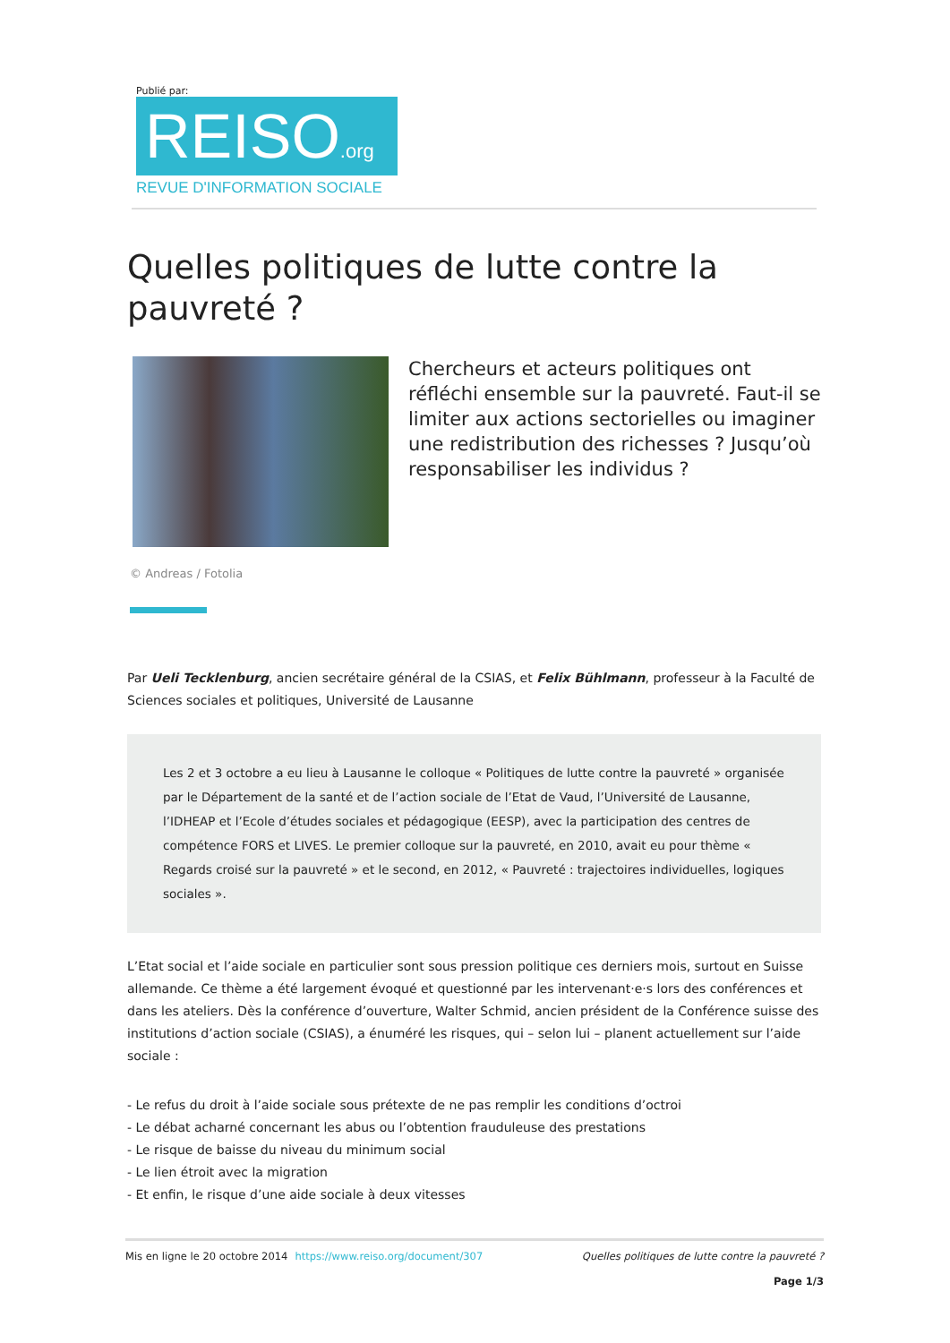Publié par:
REISO.org
REVUE D'INFORMATION SOCIALE
Quelles politiques de lutte contre la pauvreté ?
Chercheurs et acteurs politiques ont réfléchi ensemble sur la pauvreté. Faut-il se limiter aux actions sectorielles ou imaginer une redistribution des richesses ? Jusqu’où responsabiliser les individus ?
© Andreas / Fotolia
Par Ueli Tecklenburg, ancien secrétaire général de la CSIAS, et Felix Bühlmann, professeur à la Faculté de Sciences sociales et politiques, Université de Lausanne
Les 2 et 3 octobre a eu lieu à Lausanne le colloque « Politiques de lutte contre la pauvreté » organisée par le Département de la santé et de l’action sociale de l’Etat de Vaud, l’Université de Lausanne, l’IDHEAP et l’Ecole d’études sociales et pédagogique (EESP), avec la participation des centres de compétence FORS et LIVES. Le premier colloque sur la pauvreté, en 2010, avait eu pour thème « Regards croisé sur la pauvreté » et le second, en 2012, « Pauvreté : trajectoires individuelles, logiques sociales ».
L’Etat social et l’aide sociale en particulier sont sous pression politique ces derniers mois, surtout en Suisse allemande. Ce thème a été largement évoqué et questionné par les intervenant·e·s lors des conférences et dans les ateliers. Dès la conférence d’ouverture, Walter Schmid, ancien président de la Conférence suisse des institutions d’action sociale (CSIAS), a énuméré les risques, qui – selon lui – planent actuellement sur l’aide sociale :
- Le refus du droit à l’aide sociale sous prétexte de ne pas remplir les conditions d’octroi
- Le débat acharné concernant les abus ou l’obtention frauduleuse des prestations
- Le risque de baisse du niveau du minimum social
- Le lien étroit avec la migration
- Et enfin, le risque d’une aide sociale à deux vitesses
Mis en ligne le 20 octobre 2014 https://www.reiso.org/document/307
Quelles politiques de lutte contre la pauvreté ?
Page 1/3